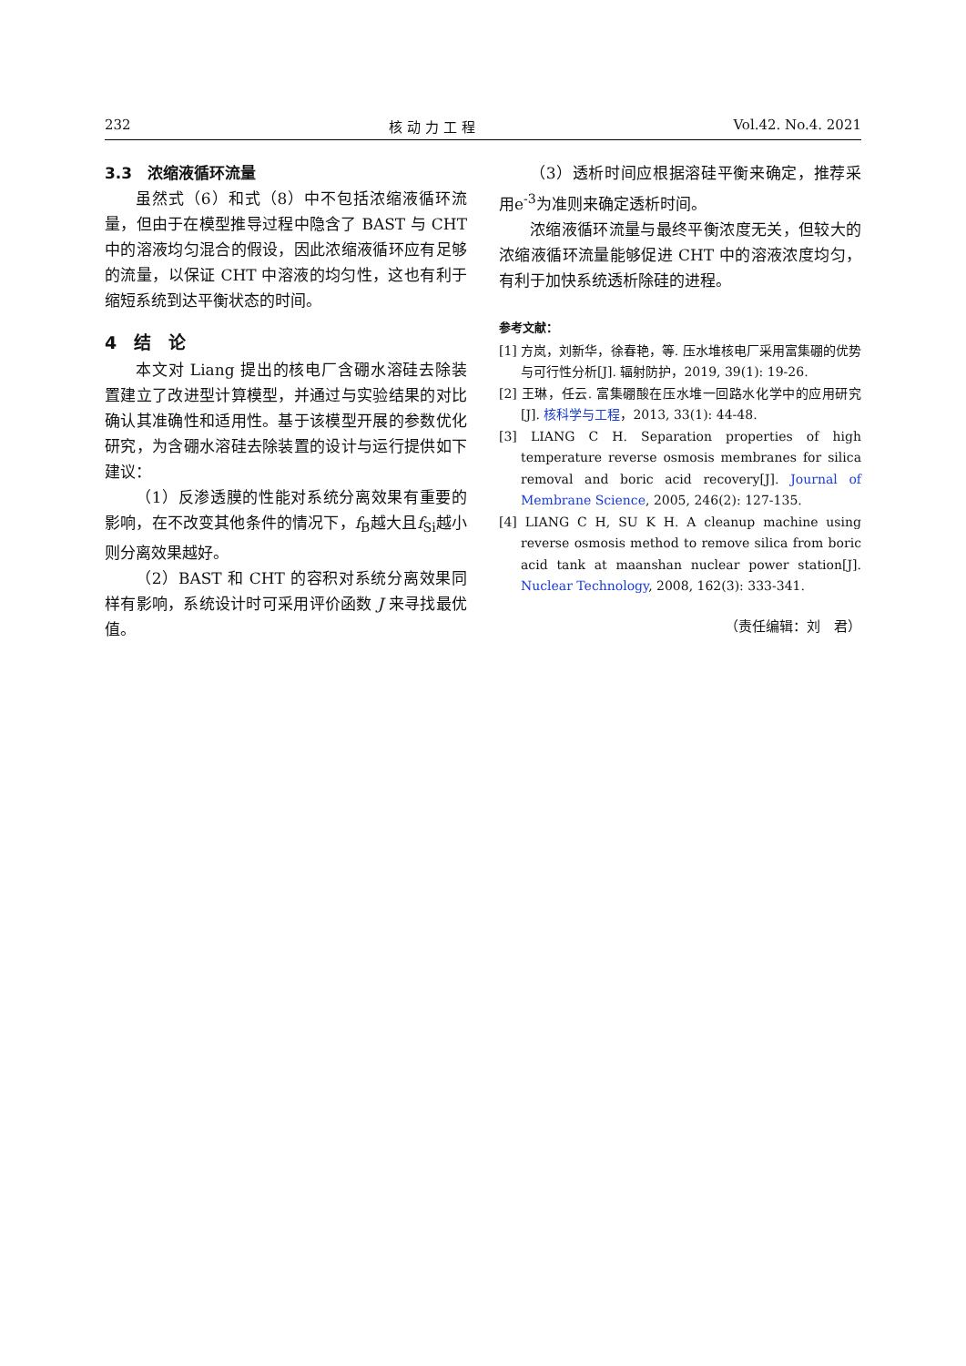232 核 动 力 工 程 Vol.42. No.4. 2021
3.3　浓缩液循环流量
虽然式（6）和式（8）中不包括浓缩液循环流量，但由于在模型推导过程中隐含了 BAST 与 CHT 中的溶液均匀混合的假设，因此浓缩液循环应有足够的流量，以保证 CHT 中溶液的均匀性，这也有利于缩短系统到达平衡状态的时间。
4　结　论
本文对 Liang 提出的核电厂含硼水溶硅去除装置建立了改进型计算模型，并通过与实验结果的对比确认其准确性和适用性。基于该模型开展的参数优化研究，为含硼水溶硅去除装置的设计与运行提供如下建议：
（1）反渗透膜的性能对系统分离效果有重要的影响，在不改变其他条件的情况下，f<sub>B</sub>越大且f<sub>Si</sub>越小则分离效果越好。
（2）BAST 和 CHT 的容积对系统分离效果同样有影响，系统设计时可采用评价函数 J 来寻找最优值。
（3）透析时间应根据溶硅平衡来确定，推荐采用e<sup>-3</sup>为准则来确定透析时间。
浓缩液循环流量与最终平衡浓度无关，但较大的浓缩液循环流量能够促进 CHT 中的溶液浓度均匀，有利于加快系统透析除硅的进程。
参考文献：
[1] 方岚，刘新华，徐春艳，等. 压水堆核电厂采用富集硼的优势与可行性分析[J]. 辐射防护，2019, 39(1): 19-26.
[2] 王琳，任云. 富集硼酸在压水堆一回路水化学中的应用研究[J]. 核科学与工程，2013, 33(1): 44-48.
[3] LIANG C H. Separation properties of high temperature reverse osmosis membranes for silica removal and boric acid recovery[J]. Journal of Membrane Science, 2005, 246(2): 127-135.
[4] LIANG C H, SU K H. A cleanup machine using reverse osmosis method to remove silica from boric acid tank at maanshan nuclear power station[J]. Nuclear Technology, 2008, 162(3): 333-341.
（责任编辑：刘　君）